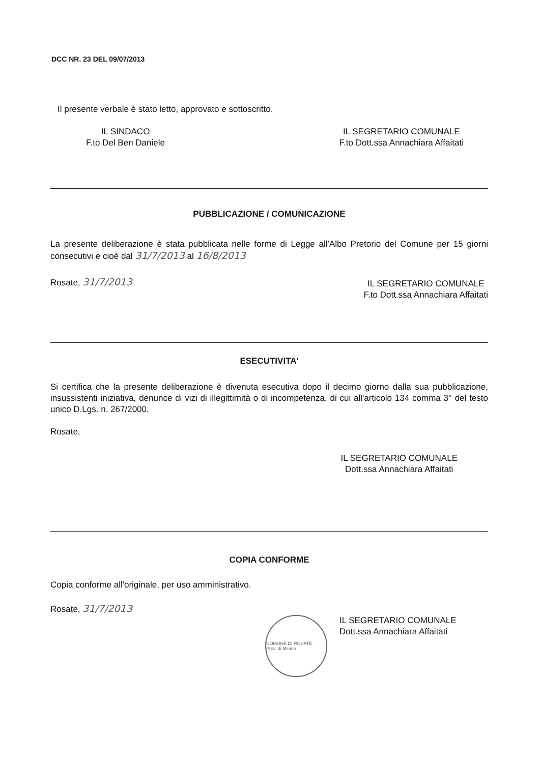DCC NR. 23 DEL 09/07/2013
Il presente verbale è stato letto, approvato e sottoscritto.
IL SINDACO
F.to Del Ben Daniele
IL SEGRETARIO COMUNALE
F.to Dott.ssa Annachiara Affaitati
PUBBLICAZIONE / COMUNICAZIONE
La presente deliberazione è stata pubblicata nelle forme di Legge all'Albo Pretorio del Comune per 15 giorni consecutivi e cioè dal 31/7/2013 al 16/8/2013
Rosate, 31/7/2013
IL SEGRETARIO COMUNALE
F.to Dott.ssa Annachiara Affaitati
ESECUTIVITA'
Si certifica che la presente deliberazione è divenuta esecutiva dopo il decimo giorno dalla sua pubblicazione, insussistenti iniziativa, denunce di vizi di illegittimità o di incompetenza, di cui all'articolo 134 comma 3° del testo unico D.Lgs. n. 267/2000.
Rosate,
IL SEGRETARIO COMUNALE
Dott.ssa Annachiara Affaitati
COPIA CONFORME
Copia conforme all'originale, per uso amministrativo.
Rosate, 31/7/2013
COMUNE DI ROSATE · Prov. di Milano
IL SEGRETARIO COMUNALE
Dott.ssa Annachiara Affaitati